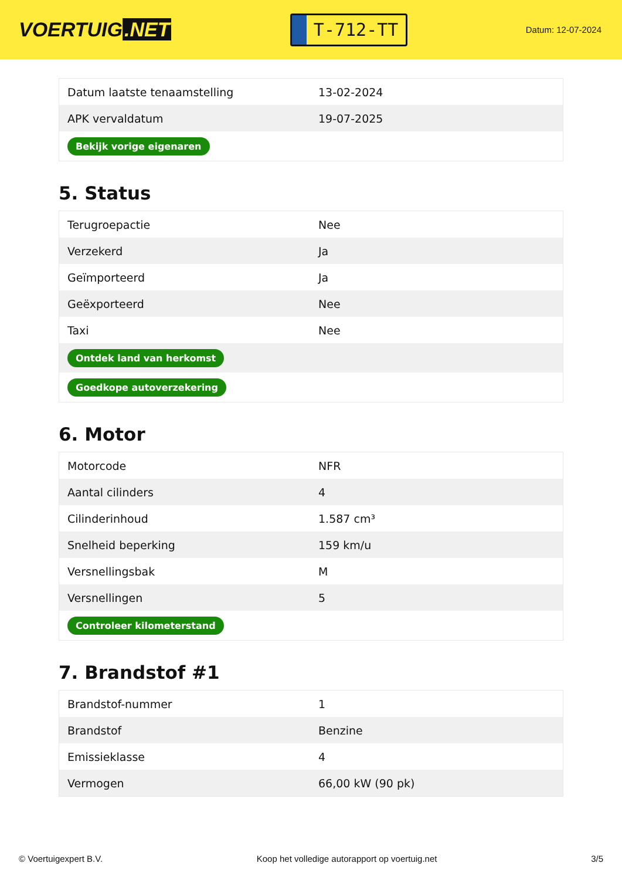VOERTUIG.NET
T-712-TT
Datum: 12-07-2024
| Datum laatste tenaamstelling | 13-02-2024 |
| APK vervaldatum | 19-07-2025 |
| Bekijk vorige eigenaren | |
5. Status
| Terugroepactie | Nee |
| Verzekerd | Ja |
| Geïmporteerd | Ja |
| Geëxporteerd | Nee |
| Taxi | Nee |
| Ontdek land van herkomst | |
| Goedkope autoverzekering | |
6. Motor
| Motorcode | NFR |
| Aantal cilinders | 4 |
| Cilinderinhoud | 1.587 cm³ |
| Snelheid beperking | 159 km/u |
| Versnellingsbak | M |
| Versnellingen | 5 |
| Controleer kilometerstand | |
7. Brandstof #1
| Brandstof-nummer | 1 |
| Brandstof | Benzine |
| Emissieklasse | 4 |
| Vermogen | 66,00 kW (90 pk) |
© Voertuigexpert B.V. Koop het volledige autorapport op voertuig.net 3/5